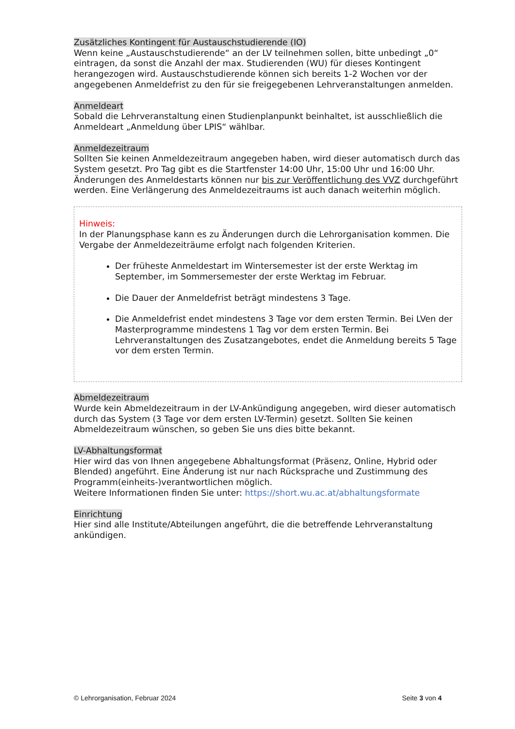Zusätzliches Kontingent für Austauschstudierende (IO)
Wenn keine „Austauschstudierende“ an der LV teilnehmen sollen, bitte unbedingt „0“ eintragen, da sonst die Anzahl der max. Studierenden (WU) für dieses Kontingent herangezogen wird. Austauschstudierende können sich bereits 1-2 Wochen vor der angegebenen Anmeldefrist zu den für sie freigegebenen Lehrveranstaltungen anmelden.
Anmeldeart
Sobald die Lehrveranstaltung einen Studienplanpunkt beinhaltet, ist ausschließlich die Anmeldeart „Anmeldung über LPIS“ wählbar.
Anmeldezeitraum
Sollten Sie keinen Anmeldezeitraum angegeben haben, wird dieser automatisch durch das System gesetzt. Pro Tag gibt es die Startfenster 14:00 Uhr, 15:00 Uhr und 16:00 Uhr.
Änderungen des Anmeldestarts können nur bis zur Veröffentlichung des VVZ durchgeführt werden. Eine Verlängerung des Anmeldezeitraums ist auch danach weiterhin möglich.
Hinweis:
In der Planungsphase kann es zu Änderungen durch die Lehrorganisation kommen. Die Vergabe der Anmeldezeiträume erfolgt nach folgenden Kriterien.
Der früheste Anmeldestart im Wintersemester ist der erste Werktag im September, im Sommersemester der erste Werktag im Februar.
Die Dauer der Anmeldefrist beträgt mindestens 3 Tage.
Die Anmeldefrist endet mindestens 3 Tage vor dem ersten Termin. Bei LVen der Masterprogramme mindestens 1 Tag vor dem ersten Termin. Bei Lehrveranstaltungen des Zusatzangebotes, endet die Anmeldung bereits 5 Tage vor dem ersten Termin.
Abmeldezeitraum
Wurde kein Abmeldezeitraum in der LV-Ankündigung angegeben, wird dieser automatisch durch das System (3 Tage vor dem ersten LV-Termin) gesetzt. Sollten Sie keinen Abmeldezeitraum wünschen, so geben Sie uns dies bitte bekannt.
LV-Abhaltungsformat
Hier wird das von Ihnen angegebene Abhaltungsformat (Präsenz, Online, Hybrid oder Blended) angeführt. Eine Änderung ist nur nach Rücksprache und Zustimmung des Programm(einheits-)verantwortlichen möglich.
Weitere Informationen finden Sie unter: https://short.wu.ac.at/abhaltungsformate
Einrichtung
Hier sind alle Institute/Abteilungen angeführt, die die betreffende Lehrveranstaltung ankündigen.
© Lehrorganisation, Februar 2024 Seite 3 von 4